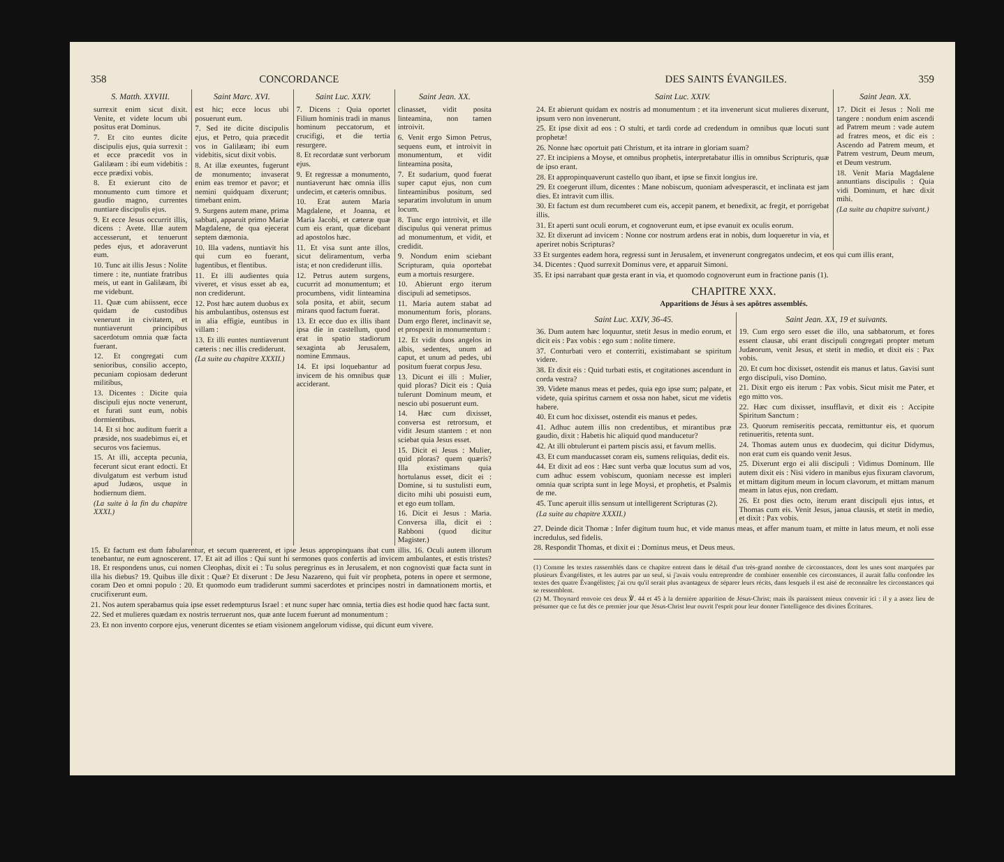358 CONCORDANCE
S. Matth. XXVIII.
surrexit enim sicut dixit. Venite, et videte locum ubi positus erat Dominus.
7. Et cito euntes dicite discipulis ejus, quia surrexit : et ecce præcedit vos in Galilæam : ibi eum videbitis : ecce prædixi vobis.
8. Et exierunt cito de monumento cum timore et gaudio magno, currentes nuntiare discipulis ejus.
9. Et ecce Jesus occurrit illis, dicens : Avete. Illæ autem accesserunt, et tenuerunt pedes ejus, et adoraverunt eum.
10. Tunc ait illis Jesus : Nolite timere : ite, nuntiate fratribus meis, ut eant in Galilæam, ibi me videbunt.
11. Quæ cum abiissent, ecce quidam de custodibus venerunt in civitatem, et nuntiaverunt principibus sacerdotum omnia quæ facta fuerant.
12. Et congregati cum senioribus, consilio accepto, pecuniam copiosam dederunt militibus,
13. Dicentes : Dicite quia discipuli ejus nocte venerunt, et furati sunt eum, nobis dormientibus.
14. Et si hoc auditum fuerit a præside, nos suadebimus ei, et securos vos faciemus.
15. At illi, accepta pecunia, fecerunt sicut erant edocti. Et divulgatum est verbum istud apud Judæos, usque in hodiernum diem.
(La suite à la fin du chapitre XXXI.)
Saint Marc. XVI.
est hic; ecce locus ubi posuerunt eum.
7. Sed ite dicite discipulis ejus, et Petro, quia præcedit vos in Galilæam; ibi eum videbitis, sicut dixit vobis.
8. At illæ exeuntes, fugerunt de monumento; invaserat enim eas tremor et pavor; et nemini quidquam dixerunt; timebant enim.
9. Surgens autem mane, prima sabbati, apparuit primo Mariæ Magdalene, de qua ejecerat septem dæmonia.
10. Illa vadens, nuntiavit his qui cum eo fuerant, lugentibus, et flentibus.
11. Et illi audientes quia viveret, et visus esset ab ea, non crediderunt.
12. Post hæc autem duobus ex his ambulantibus, ostensus est in alia effigie, euntibus in villam :
13. Et illi euntes nuntiaverunt cæteris : nec illis crediderunt.
(La suite au chapitre XXXII.)
Saint Luc. XXIV.
7. Dicens : Quia oportet Filium hominis tradi in manus hominum peccatorum, et crucifigi, et die tertia resurgere.
8. Et recordatæ sunt verborum ejus.
9. Et regressæ a monumento, nuntiaverunt hæc omnia illis undecim, et cæteris omnibus.
10. Erat autem Maria Magdalene, et Joanna, et Maria Jacobi, et cæteræ quæ cum eis erant, quæ dicebant ad apostolos hæc.
11. Et visa sunt ante illos, sicut deliramentum, verba ista; et non crediderunt illis.
12. Petrus autem surgens, cucurrit ad monumentum; et procumbens, vidit linteamina sola posita, et abiit, secum mirans quod factum fuerat.
13. Et ecce duo ex illis ibant ipsa die in castellum, quod erat in spatio stadiorum sexaginta ab Jerusalem, nomine Emmaus.
14. Et ipsi loquebantur ad invicem de his omnibus quæ acciderant.
Saint Jean. XX.
clinasset, vidit posita linteamina, non tamen introivit.
6. Venit ergo Simon Petrus, sequens eum, et introivit in monumentum, et vidit linteamina posita,
7. Et sudarium, quod fuerat super caput ejus, non cum linteaminibus positum, sed separatim involutum in unum locum.
8. Tunc ergo introivit, et ille discipulus qui venerat primus ad monumentum, et vidit, et credidit.
9. Nondum enim sciebant Scripturam, quia oportebat eum a mortuis resurgere.
10. Abierunt ergo iterum discipuli ad semetipsos.
11. Maria autem stabat ad monumentum foris, plorans. Dum ergo fleret, inclinavit se, et prospexit in monumentum :
12. Et vidit duos angelos in albis, sedentes, unum ad caput, et unum ad pedes, ubi positum fuerat corpus Jesu.
13. Dicunt ei illi : Mulier, quid ploras? Dicit eis : Quia tulerunt Dominum meum, et nescio ubi posuerunt eum.
14. Hæc cum dixisset, conversa est retrorsum, et vidit Jesum stantem : et non sciebat quia Jesus esset.
15. Dicit ei Jesus : Mulier, quid ploras? quem quæris? Illa existimans quia hortulanus esset, dicit ei : Domine, si tu sustulisti eum, dicito mihi ubi posuisti eum, et ego eum tollam.
16. Dicit ei Jesus : Maria. Conversa illa, dicit ei : Rabboni (quod dicitur Magister.)
15. Et factum est dum fabularentur, et secum quærerent, et ipse Jesus appropinquans ibat cum illis. 16. Oculi autem illorum tenebantur, ne eum agnoscerent. 17. Et ait ad illos : Qui sunt hi sermones quos confertis ad invicem ambulantes, et estis tristes? 18. Et respondens unus, cui nomen Cleophas, dixit ei : Tu solus peregrinus es in Jerusalem, et non cognovisti quæ facta sunt in illa his diebus? 19. Quibus ille dixit : Quæ? Et dixerunt : De Jesu Nazareno, qui fuit vir propheta, potens in opere et sermone, coram Deo et omni populo : 20. Et quomodo eum tradiderunt summi sacerdotes et principes nostri in damnationem mortis, et crucifixerunt eum.
21. Nos autem sperabamus quia ipse esset redempturus Israel : et nunc super hæc omnia, tertia dies est hodie quod hæc facta sunt.
22. Sed et mulieres quædam ex nostris terruerunt nos, quæ ante lucem fuerunt ad monumentum :
23. Et non invento corpore ejus, venerunt dicentes se etiam visionem angelorum vidisse, qui dicunt eum vivere.
DES SAINTS ÉVANGILES. 359
Saint Luc. XXIV.
24. Et abierunt quidam ex nostris ad monumentum : et ita invenerunt sicut mulieres dixerunt, ipsum vero non invenerunt.
25. Et ipse dixit ad eos : O stulti, et tardi corde ad credendum in omnibus quæ locuti sunt prophetæ!
26. Nonne hæc oportuit pati Christum, et ita intrare in gloriam suam?
27. Et incipiens a Moyse, et omnibus prophetis, interpretabatur illis in omnibus Scripturis, quæ de ipso erant.
28. Et appropinquaverunt castello quo ibant, et ipse se finxit longius ire.
29. Et coegerunt illum, dicentes : Mane nobiscum, quoniam advesperascit, et inclinata est jam dies. Et intravit cum illis.
30. Et factum est dum recumberet cum eis, accepit panem, et benedixit, ac fregit, et porrigebat illis.
31. Et aperti sunt oculi eorum, et cognoverunt eum, et ipse evanuit ex oculis eorum.
32. Et dixerunt ad invicem : Nonne cor nostrum ardens erat in nobis, dum loqueretur in via, et aperiret nobis Scripturas?
Saint Jean. XX.
17. Dicit ei Jesus : Noli me tangere : nondum enim ascendi ad Patrem meum : vade autem ad fratres meos, et dic eis : Ascendo ad Patrem meum, et Patrem vestrum, Deum meum, et Deum vestrum.
18. Venit Maria Magdalene annuntians discipulis : Quia vidi Dominum, et hæc dixit mihi.
(La suite au chapitre suivant.)
33 Et surgentes eadem hora, regressi sunt in Jerusalem, et invenerunt congregatos undecim, et eos qui cum illis erant,
34. Dicentes : Quod surrexit Dominus vere, et apparuit Simoni.
35. Et ipsi narrabant quæ gesta erant in via, et quomodo cognoverunt eum in fractione panis (1).
CHAPITRE XXX.
Apparitions de Jésus à ses apôtres assemblés.
Saint Luc. XXIV, 36-45.
36. Dum autem hæc loquuntur, stetit Jesus in medio eorum, et dicit eis : Pax vobis : ego sum : nolite timere.
37. Conturbati vero et conterriti, existimabant se spiritum videre.
38. Et dixit eis : Quid turbati estis, et cogitationes ascendunt in corda vestra?
39. Videte manus meas et pedes, quia ego ipse sum; palpate, et videte, quia spiritus carnem et ossa non habet, sicut me videtis habere.
40. Et cum hoc dixisset, ostendit eis manus et pedes.
41. Adhuc autem illis non credentibus, et mirantibus præ gaudio, dixit : Habetis hic aliquid quod manducetur?
42. At illi obtulerunt ei partem piscis assi, et favum mellis.
43. Et cum manducasset coram eis, sumens reliquias, dedit eis.
44. Et dixit ad eos : Hæc sunt verba quæ locutus sum ad vos, cum adhuc essem vobiscum, quoniam necesse est impleri omnia quæ scripta sunt in lege Moysi, et prophetis, et Psalmis de me.
45. Tunc aperuit illis sensum ut intelligerent Scripturas (2).
(La suite au chapitre XXXII.)
Saint Jean. XX, 19 et suivants.
19. Cum ergo sero esset die illo, una sabbatorum, et fores essent clausæ, ubi erant discipuli congregati propter metum Judæorum, venit Jesus, et stetit in medio, et dixit eis : Pax vobis.
20. Et cum hoc dixisset, ostendit eis manus et latus. Gavisi sunt ergo discipuli, viso Domino.
21. Dixit ergo eis iterum : Pax vobis. Sicut misit me Pater, et ego mitto vos.
22. Hæc cum dixisset, insufflavit, et dixit eis : Accipite Spiritum Sanctum :
23. Quorum remiseritis peccata, remittuntur eis, et quorum retinueritis, retenta sunt.
24. Thomas autem unus ex duodecim, qui dicitur Didymus, non erat cum eis quando venit Jesus.
25. Dixerunt ergo ei alii discipuli : Vidimus Dominum. Ille autem dixit eis : Nisi videro in manibus ejus fixuram clavorum, et mittam digitum meum in locum clavorum, et mittam manum meam in latus ejus, non credam.
26. Et post dies octo, iterum erant discipuli ejus intus, et Thomas cum eis. Venit Jesus, janua clausis, et stetit in medio, et dixit : Pax vobis.
27. Deinde dicit Thomæ : Infer digitum tuum huc, et vide manus meas, et affer manum tuam, et mitte in latus meum, et noli esse incredulus, sed fidelis.
28. Respondit Thomas, et dixit ei : Dominus meus, et Deus meus.
(1) Comme les textes rassemblés dans ce chapitre entrent dans le détail d'un très-grand nombre de circonstances, dont les unes sont marquées par plusieurs Évangélistes, et les autres par un seul, si j'avais voulu entreprendre de combiner ensemble ces circonstances, il aurait fallu confondre les textes des quatre Évangélistes; j'ai cru qu'il serait plus avantageux de séparer leurs récits, dans lesquels il est aisé de reconnaître les circonstances qui se ressemblent.
(2) M. Thoynard renvoie ces deux ℣. 44 et 45 à la dernière apparition de Jésus-Christ; mais ils paraissent mieux convenir ici : il y a assez lieu de présumer que ce fut dès ce premier jour que Jésus-Christ leur ouvrit l'esprit pour leur donner l'intelligence des divines Écritures.